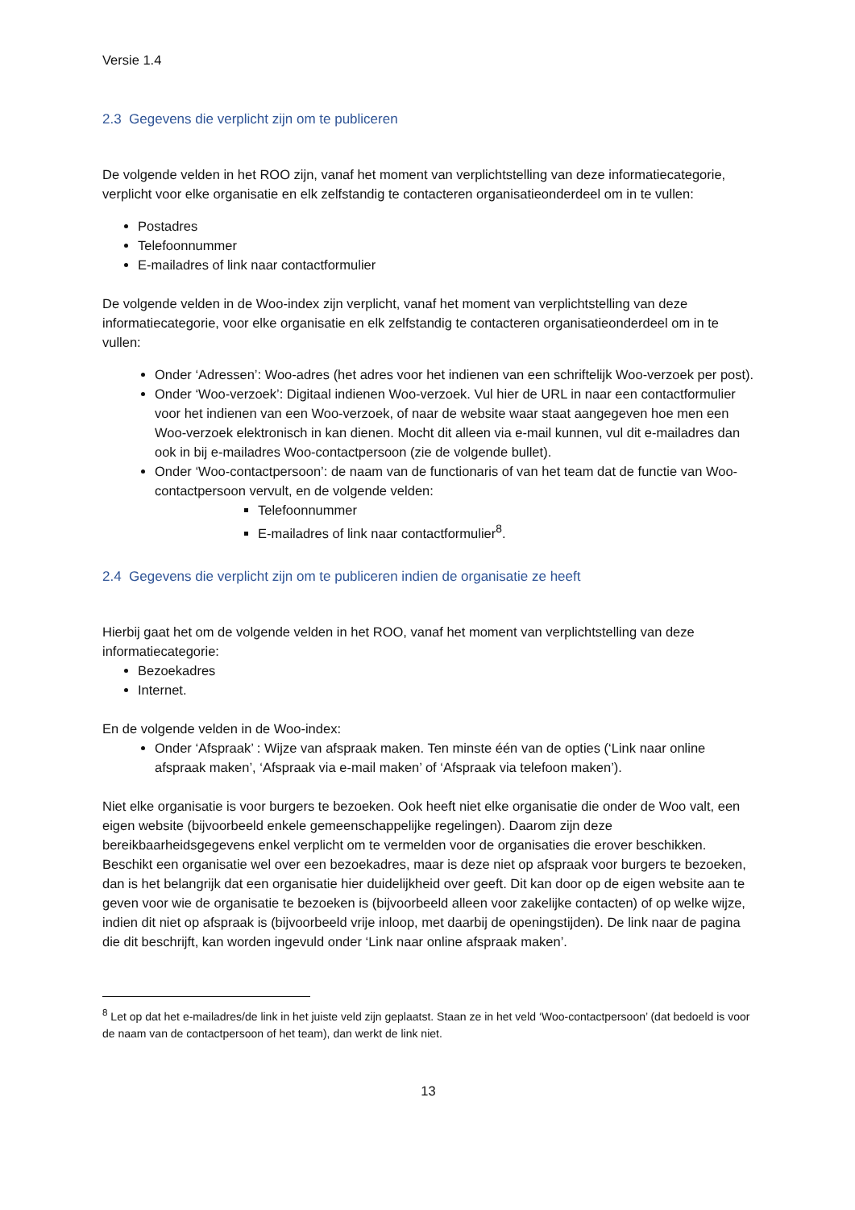Versie 1.4
2.3 Gegevens die verplicht zijn om te publiceren
De volgende velden in het ROO zijn, vanaf het moment van verplichtstelling van deze informatiecategorie, verplicht voor elke organisatie en elk zelfstandig te contacteren organisatieonderdeel om in te vullen:
Postadres
Telefoonnummer
E-mailadres of link naar contactformulier
De volgende velden in de Woo-index zijn verplicht, vanaf het moment van verplichtstelling van deze informatiecategorie, voor elke organisatie en elk zelfstandig te contacteren organisatieonderdeel om in te vullen:
Onder ‘Adressen’: Woo-adres (het adres voor het indienen van een schriftelijk Woo-verzoek per post).
Onder ‘Woo-verzoek’: Digitaal indienen Woo-verzoek. Vul hier de URL in naar een contactformulier voor het indienen van een Woo-verzoek, of naar de website waar staat aangegeven hoe men een Woo-verzoek elektronisch in kan dienen. Mocht dit alleen via e-mail kunnen, vul dit e-mailadres dan ook in bij e-mailadres Woo-contactpersoon (zie de volgende bullet).
Onder ‘Woo-contactpersoon’: de naam van de functionaris of van het team dat de functie van Woo-contactpersoon vervult, en de volgende velden:
Telefoonnummer
E-mailadres of link naar contactformulier<sup>8</sup>.
2.4 Gegevens die verplicht zijn om te publiceren indien de organisatie ze heeft
Hierbij gaat het om de volgende velden in het ROO, vanaf het moment van verplichtstelling van deze informatiecategorie:
Bezoekadres
Internet.
En de volgende velden in de Woo-index:
Onder ‘Afspraak’ : Wijze van afspraak maken. Ten minste één van de opties (‘Link naar online afspraak maken’, ‘Afspraak via e-mail maken’ of ‘Afspraak via telefoon maken’).
Niet elke organisatie is voor burgers te bezoeken. Ook heeft niet elke organisatie die onder de Woo valt, een eigen website (bijvoorbeeld enkele gemeenschappelijke regelingen). Daarom zijn deze bereikbaarheidsgegevens enkel verplicht om te vermelden voor de organisaties die erover beschikken. Beschikt een organisatie wel over een bezoekadres, maar is deze niet op afspraak voor burgers te bezoeken, dan is het belangrijk dat een organisatie hier duidelijkheid over geeft. Dit kan door op de eigen website aan te geven voor wie de organisatie te bezoeken is (bijvoorbeeld alleen voor zakelijke contacten) of op welke wijze, indien dit niet op afspraak is (bijvoorbeeld vrije inloop, met daarbij de openingstijden). De link naar de pagina die dit beschrijft, kan worden ingevuld onder ‘Link naar online afspraak maken’.
<sup>8</sup> Let op dat het e-mailadres/de link in het juiste veld zijn geplaatst. Staan ze in het veld ‘Woo-contactpersoon’ (dat bedoeld is voor de naam van de contactpersoon of het team), dan werkt de link niet.
13